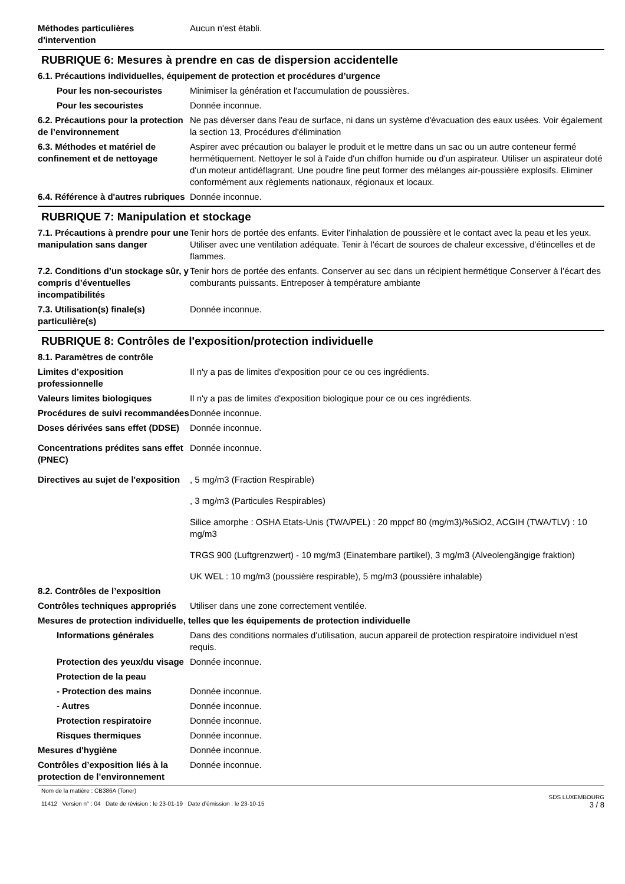Méthodes particulières d'intervention
Aucun n'est établi.
RUBRIQUE 6: Mesures à prendre en cas de dispersion accidentelle
6.1. Précautions individuelles, équipement de protection et procédures d’urgence
Pour les non-secouristes Minimiser la génération et l'accumulation de poussières.
Pour les secouristes Donnée inconnue.
6.2. Précautions pour la protection de l’environnement
Ne pas déverser dans l'eau de surface, ni dans un système d'évacuation des eaux usées. Voir également la section 13, Procédures d'élimination
6.3. Méthodes et matériel de confinement et de nettoyage
Aspirer avec précaution ou balayer le produit et le mettre dans un sac ou un autre conteneur fermé hermétiquement. Nettoyer le sol à l'aide d'un chiffon humide ou d'un aspirateur. Utiliser un aspirateur doté d'un moteur antidéflagrant. Une poudre fine peut former des mélanges air-poussière explosifs. Eliminer conformément aux règlements nationaux, régionaux et locaux.
6.4. Référence à d'autres rubriques
Donnée inconnue.
RUBRIQUE 7: Manipulation et stockage
7.1. Précautions à prendre pour une manipulation sans danger
Tenir hors de portée des enfants. Eviter l'inhalation de poussière et le contact avec la peau et les yeux. Utiliser avec une ventilation adéquate. Tenir à l'écart de sources de chaleur excessive, d'étincelles et de flammes.
7.2. Conditions d’un stockage sûr, y compris d’éventuelles incompatibilités
Tenir hors de portée des enfants. Conserver au sec dans un récipient hermétique Conserver à l’écart des comburants puissants. Entreposer à température ambiante
7.3. Utilisation(s) finale(s) particulière(s)
Donnée inconnue.
RUBRIQUE 8: Contrôles de l'exposition/protection individuelle
8.1. Paramètres de contrôle
Limites d’exposition professionnelle
Il n'y a pas de limites d'exposition pour ce ou ces ingrédients.
Valeurs limites biologiques Il n'y a pas de limites d'exposition biologique pour ce ou ces ingrédients.
Procédures de suivi recommandées
Donnée inconnue.
Doses dérivées sans effet (DDSE)
Donnée inconnue.
Concentrations prédites sans effet (PNEC)
Donnée inconnue.
Directives au sujet de l'exposition
, 5 mg/m3 (Fraction Respirable)
, 3 mg/m3 (Particules Respirables)
Silice amorphe : OSHA Etats-Unis (TWA/PEL) : 20 mppcf 80 (mg/m3)/%SiO2, ACGIH (TWA/TLV) : 10 mg/m3
TRGS 900 (Luftgrenzwert) - 10 mg/m3 (Einatembare partikel), 3 mg/m3 (Alveolengängige fraktion)
UK WEL : 10 mg/m3 (poussière respirable), 5 mg/m3 (poussière inhalable)
8.2. Contrôles de l’exposition
Contrôles techniques appropriés
Utiliser dans une zone correctement ventilée.
Mesures de protection individuelle, telles que les équipements de protection individuelle
Informations générales Dans des conditions normales d'utilisation, aucun appareil de protection respiratoire individuel n'est requis.
Protection des yeux/du visage
Donnée inconnue.
Protection de la peau
- Protection des mains Donnée inconnue.
- Autres Donnée inconnue.
Protection respiratoire Donnée inconnue.
Risques thermiques Donnée inconnue.
Mesures d'hygiène Donnée inconnue.
Contrôles d’exposition liés à la protection de l’environnement
Donnée inconnue.
Nom de la matière : CB386A (Toner)
11412 Version n° : 04 Date de révision : le 23-01-19 Date d’émission : le 23-10-15
SDS LUXEMBOURG
3 / 8